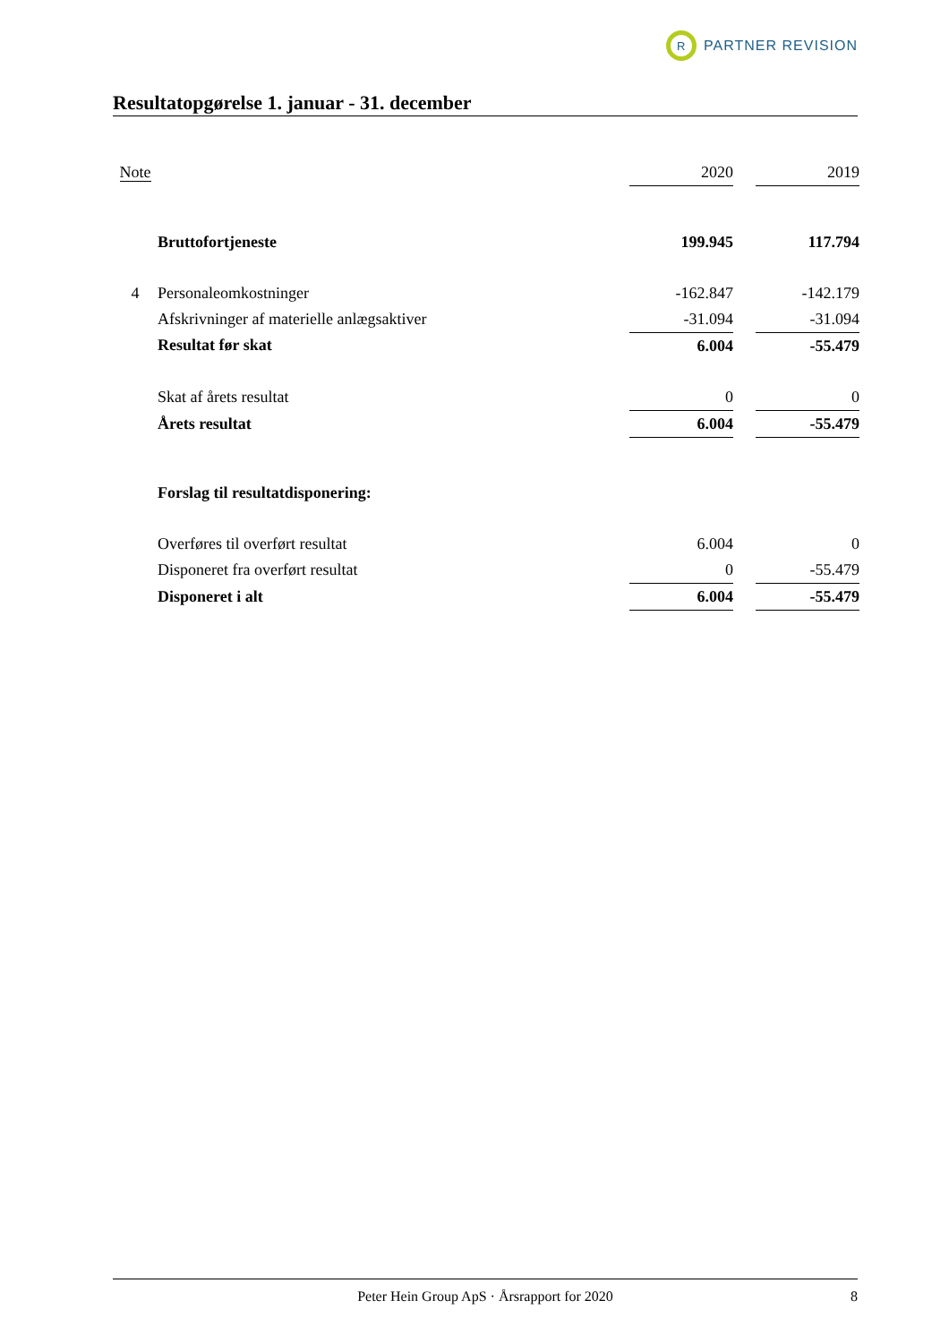R
PARTNER REVISION
Resultatopgørelse 1. januar - 31. december
| Note | | 2020 | | 2019 |
| | Bruttofortjeneste | 199.945 | | 117.794 |
| 4 | Personaleomkostninger | -162.847 | | -142.179 |
| | Afskrivninger af materielle anlægsaktiver | -31.094 | | -31.094 |
| | Resultat før skat | 6.004 | | -55.479 |
| | Skat af årets resultat | 0 | | 0 |
| | Årets resultat | 6.004 | | -55.479 |
| | Forslag til resultatdisponering: | | | |
| | Overføres til overført resultat | 6.004 | | 0 |
| | Disponeret fra overført resultat | 0 | | -55.479 |
| | Disponeret i alt | 6.004 | | -55.479 |
Peter Hein Group ApS · Årsrapport for 2020 8